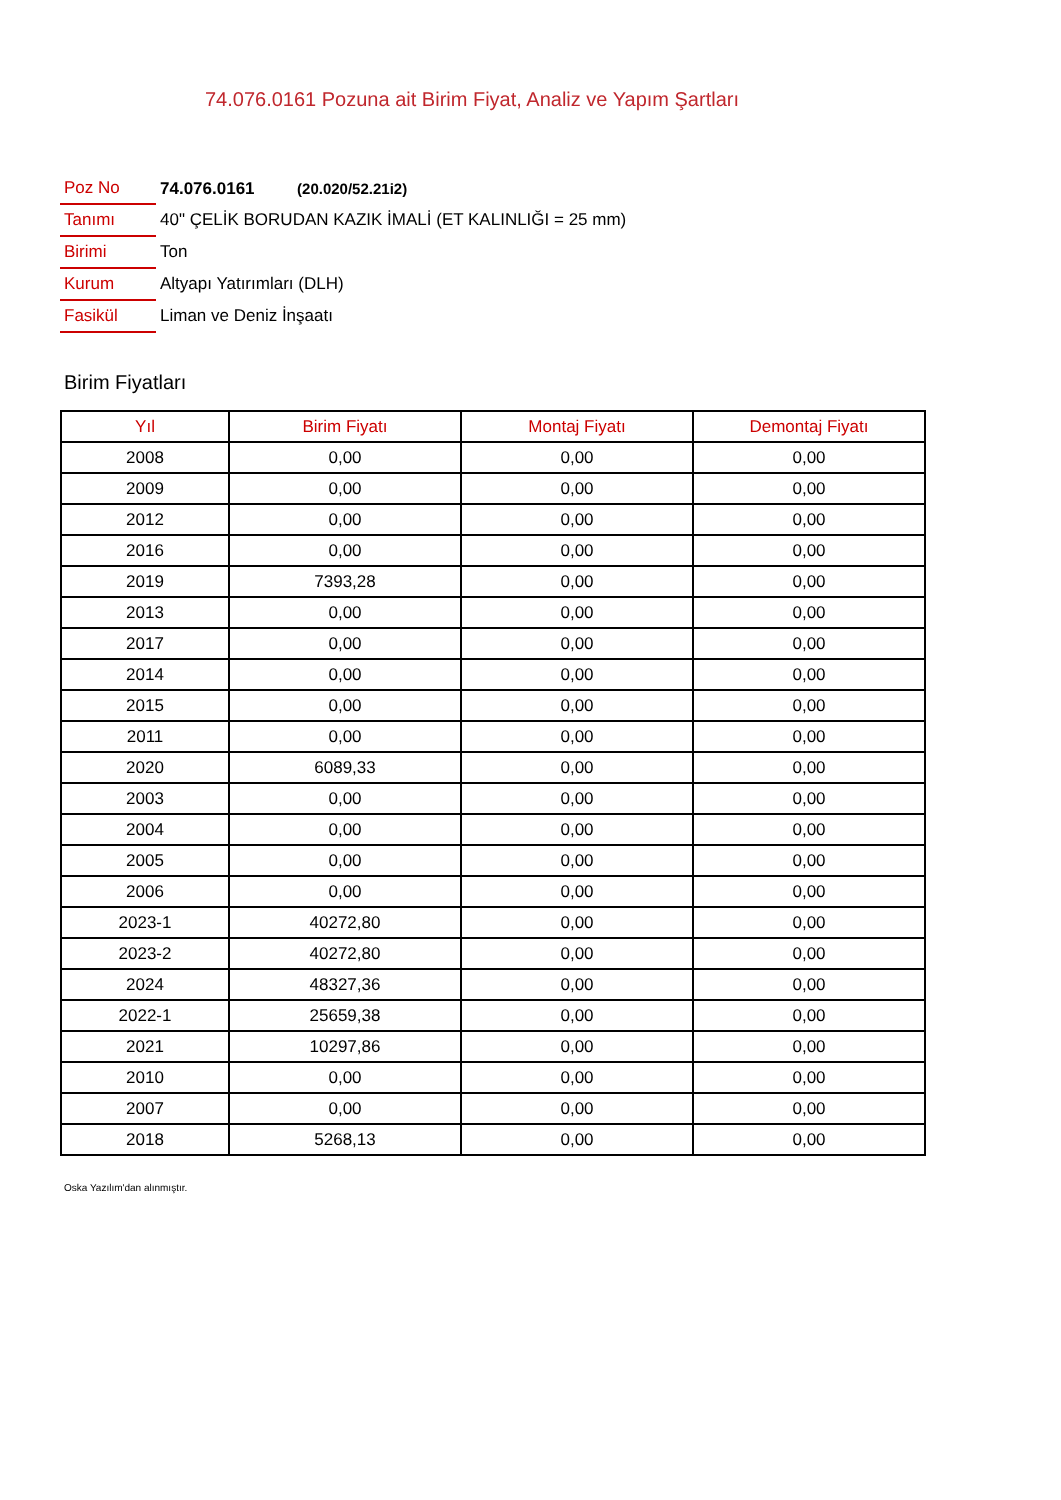74.076.0161 Pozuna ait Birim Fiyat, Analiz ve Yapım Şartları
| Poz No | 74.076.0161 (20.020/52.21i2) |
| Tanımı | 40" ÇELİK BORUDAN KAZIK İMALİ (ET KALINLIĞI = 25 mm) |
| Birimi | Ton |
| Kurum | Altyapı Yatırımları (DLH) |
| Fasikül | Liman ve Deniz İnşaatı |
Birim Fiyatları
| Yıl | Birim Fiyatı | Montaj Fiyatı | Demontaj Fiyatı |
| --- | --- | --- | --- |
| 2008 | 0,00 | 0,00 | 0,00 |
| 2009 | 0,00 | 0,00 | 0,00 |
| 2012 | 0,00 | 0,00 | 0,00 |
| 2016 | 0,00 | 0,00 | 0,00 |
| 2019 | 7393,28 | 0,00 | 0,00 |
| 2013 | 0,00 | 0,00 | 0,00 |
| 2017 | 0,00 | 0,00 | 0,00 |
| 2014 | 0,00 | 0,00 | 0,00 |
| 2015 | 0,00 | 0,00 | 0,00 |
| 2011 | 0,00 | 0,00 | 0,00 |
| 2020 | 6089,33 | 0,00 | 0,00 |
| 2003 | 0,00 | 0,00 | 0,00 |
| 2004 | 0,00 | 0,00 | 0,00 |
| 2005 | 0,00 | 0,00 | 0,00 |
| 2006 | 0,00 | 0,00 | 0,00 |
| 2023-1 | 40272,80 | 0,00 | 0,00 |
| 2023-2 | 40272,80 | 0,00 | 0,00 |
| 2024 | 48327,36 | 0,00 | 0,00 |
| 2022-1 | 25659,38 | 0,00 | 0,00 |
| 2021 | 10297,86 | 0,00 | 0,00 |
| 2010 | 0,00 | 0,00 | 0,00 |
| 2007 | 0,00 | 0,00 | 0,00 |
| 2018 | 5268,13 | 0,00 | 0,00 |
Oska Yazılım'dan alınmıştır.